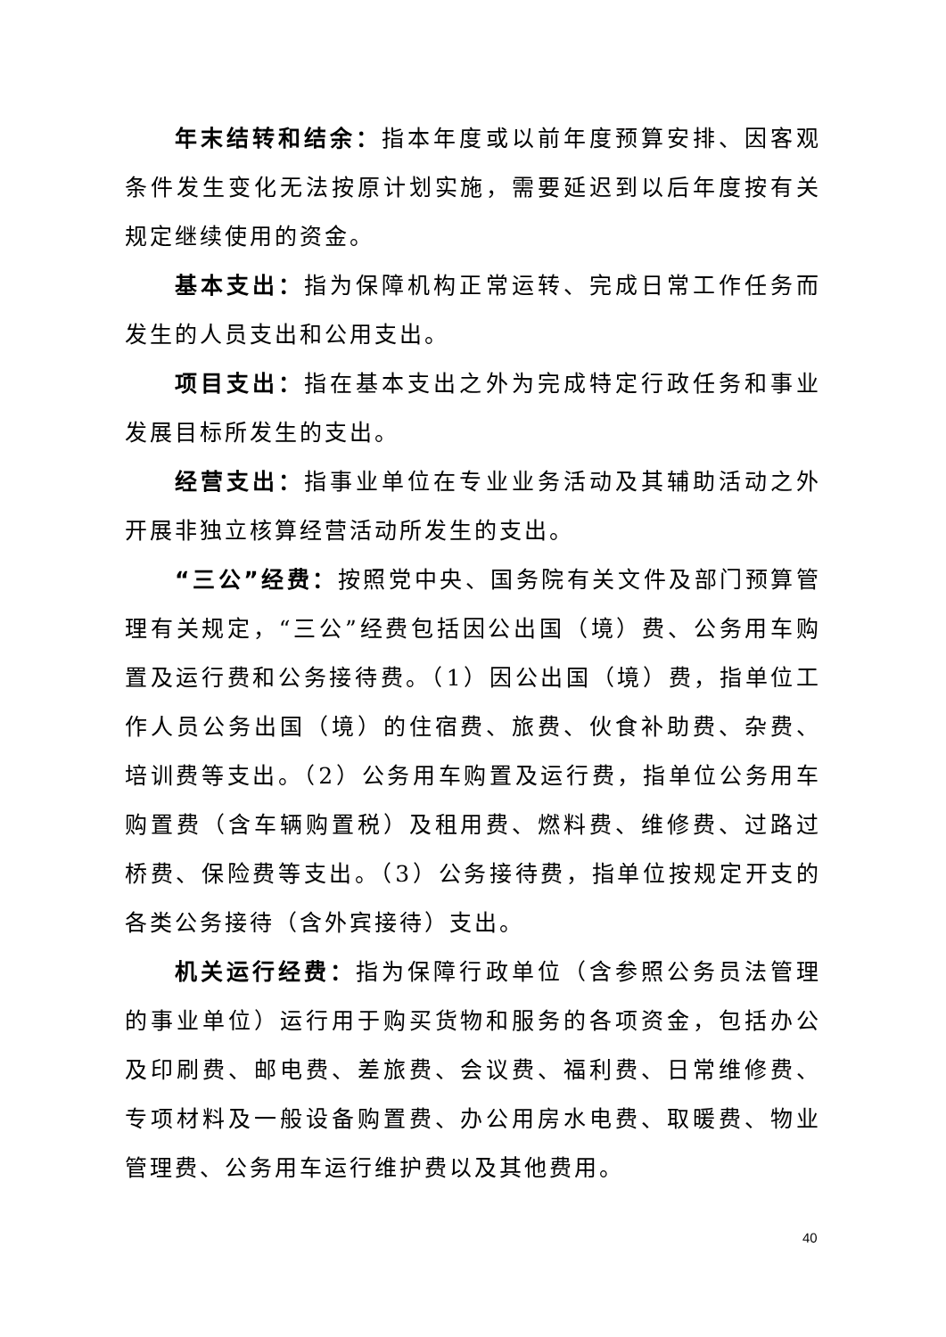年末结转和结余：指本年度或以前年度预算安排、因客观条件发生变化无法按原计划实施，需要延迟到以后年度按有关规定继续使用的资金。
基本支出：指为保障机构正常运转、完成日常工作任务而发生的人员支出和公用支出。
项目支出：指在基本支出之外为完成特定行政任务和事业发展目标所发生的支出。
经营支出：指事业单位在专业业务活动及其辅助活动之外开展非独立核算经营活动所发生的支出。
“三公”经费：按照党中央、国务院有关文件及部门预算管理有关规定，“三公”经费包括因公出国（境）费、公务用车购置及运行费和公务接待费。（1）因公出国（境）费，指单位工作人员公务出国（境）的住宿费、旅费、伙食补助费、杂费、培训费等支出。（2）公务用车购置及运行费，指单位公务用车购置费（含车辆购置税）及租用费、燃料费、维修费、过路过桥费、保险费等支出。（3）公务接待费，指单位按规定开支的各类公务接待（含外宾接待）支出。
机关运行经费：指为保障行政单位（含参照公务员法管理的事业单位）运行用于购买货物和服务的各项资金，包括办公及印刷费、邮电费、差旅费、会议费、福利费、日常维修费、专项材料及一般设备购置费、办公用房水电费、取暖费、物业管理费、公务用车运行维护费以及其他费用。
40